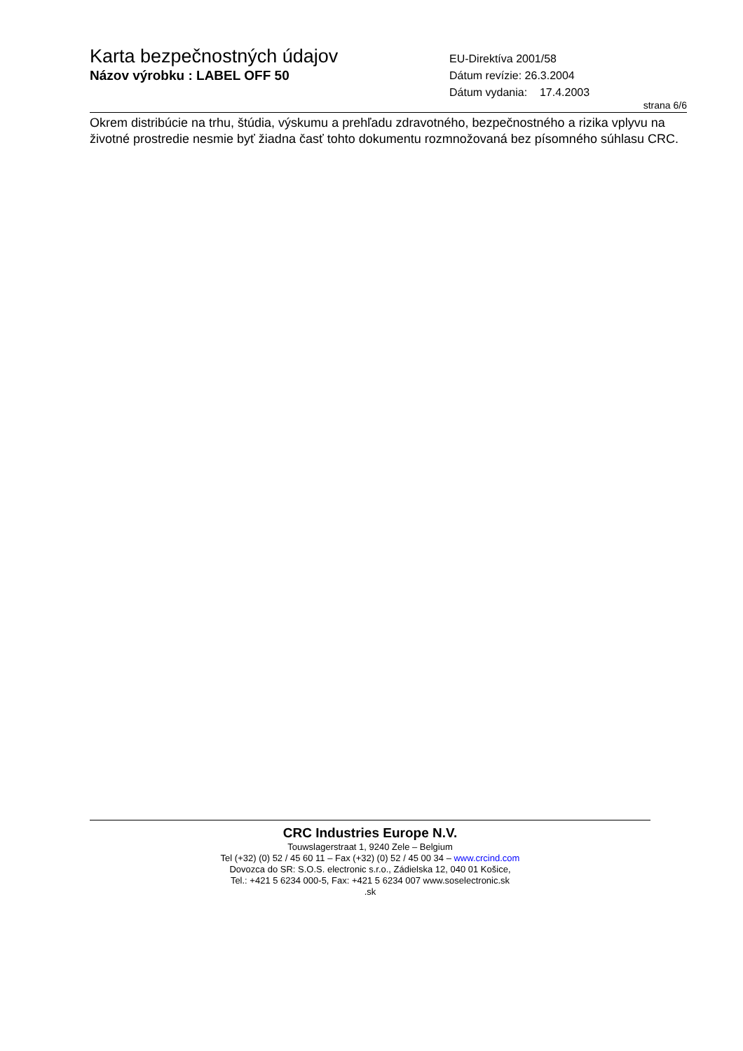Karta bezpečnostných údajov
Názov výrobku : LABEL OFF 50
EU-Direktíva 2001/58
Dátum revízie: 26.3.2004
Dátum vydania: 17.4.2003
strana 6/6
Okrem distribúcie na trhu, štúdia, výskumu a prehľadu zdravotného, bezpečnostného a rizika vplyvu na životné prostredie nesmie byť žiadna časť tohto dokumentu rozmnožovaná bez písomného súhlasu CRC.
CRC Industries Europe N.V.
Touwslagerstraat 1, 9240 Zele – Belgium
Tel (+32) (0) 52 / 45 60 11 – Fax (+32) (0) 52 / 45 00 34 – www.crcind.com
Dovozca do SR: S.O.S. electronic s.r.o., Zádielska 12, 040 01 Košice,
Tel.: +421 5 6234 000-5, Fax: +421 5 6234 007 www.soselectronic.sk
.sk